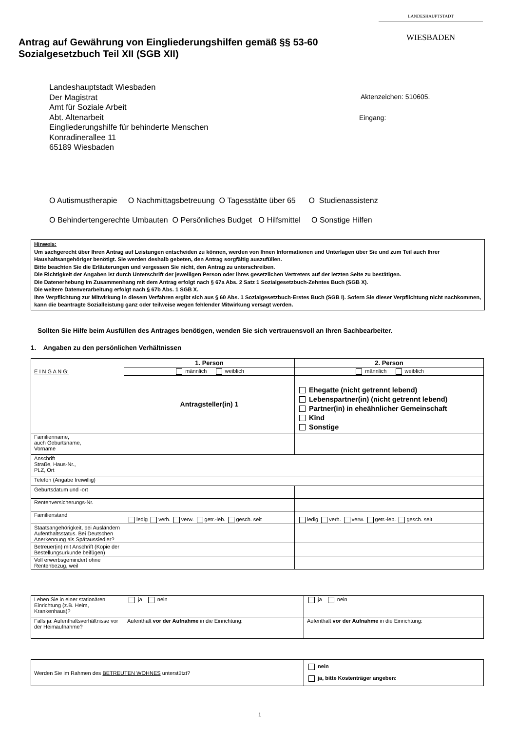LANDESHAUPTSTADT
WIESBADEN
Antrag auf Gewährung von Eingliederungshilfen gemäß §§ 53-60
Sozialgesetzbuch Teil XII (SGB XII)
Landeshauptstadt Wiesbaden
Der Magistrat
Amt für Soziale Arbeit
Abt. Altenarbeit
Eingliederungshilfe für behinderte Menschen
Konradinerallee 11
65189 Wiesbaden
Aktenzeichen: 510605.
Eingang:
O Autismustherapie O Nachmittagsbetreuung O Tagesstätte über 65 O Studienassistenz
O Behindertengerechte Umbauten O Persönliches Budget O Hilfsmittel O Sonstige Hilfen
Hinweis:
Um sachgerecht über Ihren Antrag auf Leistungen entscheiden zu können, werden von Ihnen Informationen und Unterlagen über Sie und zum Teil auch Ihrer Haushaltsangehöriger benötigt. Sie werden deshalb gebeten, den Antrag sorgfältig auszufüllen.
Bitte beachten Sie die Erläuterungen und vergessen Sie nicht, den Antrag zu unterschreiben.
Die Richtigkeit der Angaben ist durch Unterschrift der jeweiligen Person oder ihres gesetzlichen Vertreters auf der letzten Seite zu bestätigen.
Die Datenerhebung im Zusammenhang mit dem Antrag erfolgt nach § 67a Abs. 2 Satz 1 Sozialgesetzbuch-Zehntes Buch (SGB X).
Die weitere Datenverarbeitung erfolgt nach § 67b Abs. 1 SGB X.
Ihre Verpflichtung zur Mitwirkung in diesem Verfahren ergibt sich aus § 60 Abs. 1 Sozialgesetzbuch-Erstes Buch (SGB I). Sofern Sie dieser Verpflichtung nicht nachkommen, kann die beantragte Sozialleistung ganz oder teilweise wegen fehlender Mitwirkung versagt werden.
Sollten Sie Hilfe beim Ausfüllen des Antrages benötigen, wenden Sie sich vertrauensvoll an Ihren Sachbearbeiter.
1. Angaben zu den persönlichen Verhältnissen
| E I N G A N G: | 1. Person | 2. Person |
| | männlich weiblich | männlich weiblich |
| | Antragsteller(in) 1 | Ehegatte (nicht getrennt lebend) Lebenspartner(in) (nicht getrennt lebend) Partner(in) in eheähnlicher Gemeinschaft Kind Sonstige |
| Familienname, auch Geburtsname, Vorname | | |
| Anschrift Straße, Haus-Nr., PLZ, Ort | | |
| Telefon (Angabe freiwillig) | | |
| Geburtsdatum und -ort | | |
| Rentenversicherungs-Nr. | | |
| Familienstand | ledig verh. verw. getr.-leb. gesch. seit | ledig verh. verw. getr.-leb. gesch. seit |
| Staatsangehörigkeit, bei Ausländern Aufenthaltsstatus. Bei Deutschen Anerkennung als Spätaussiedler? | | |
| Betreuer(in) mit Anschrift (Kopie der Bestellungsurkunde beifügen) | | |
| Voll erwerbsgemindert ohne Rentenbezug, weil | | |
| Leben Sie in einer stationären Einrichtung (z.B. Heim, Krankenhaus)? | ja nein | ja nein |
| Falls ja: Aufenthaltsverhältnisse vor der Heimaufnahme? | Aufenthalt vor der Aufnahme in die Einrichtung: | Aufenthalt vor der Aufnahme in die Einrichtung: |
| Werden Sie im Rahmen des BETREUTEN WOHNES unterstützt? | nein ja, bitte Kostenträger angeben: |
1